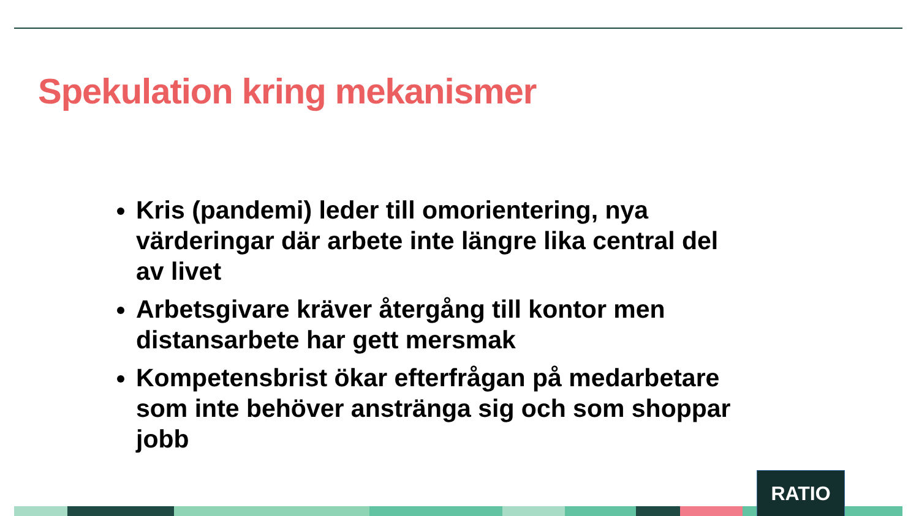Spekulation kring mekanismer
Kris (pandemi) leder till omorientering, nya värderingar där arbete inte längre lika central del av livet
Arbetsgivare kräver återgång till kontor men distansarbete har gett mersmak
Kompetensbrist ökar efterfrågan på medarbetare som inte behöver anstränga sig och som shoppar jobb
RATIO